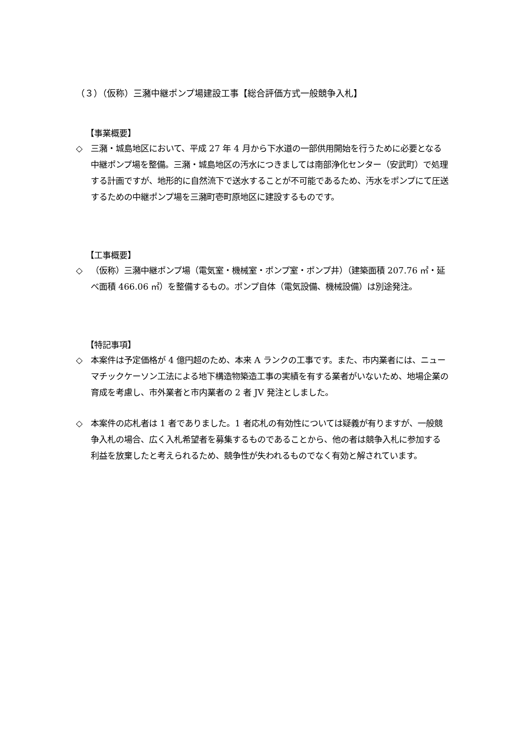（３）（仮称）三瀦中継ポンプ場建設工事【総合評価方式一般競争入札】
【事業概要】
◇ 三瀦・城島地区において、平成 27 年 4 月から下水道の一部供用開始を行うために必要となる中継ポンプ場を整備。三瀦・城島地区の汚水につきましては南部浄化センター（安武町）で処理する計画ですが、地形的に自然流下で送水することが不可能であるため、汚水をポンプにて圧送するための中継ポンプ場を三瀦町壱町原地区に建設するものです。
【工事概要】
◇ （仮称）三瀦中継ポンプ場（電気室・機械室・ポンプ室・ポンプ井）（建築面積 207.76 ㎡・延べ面積 466.06 ㎡）を整備するもの。ポンプ自体（電気設備、機械設備）は別途発注。
【特記事項】
◇ 本案件は予定価格が 4 億円超のため、本来 A ランクの工事です。また、市内業者には、ニューマチックケーソン工法による地下構造物築造工事の実績を有する業者がいないため、地場企業の育成を考慮し、市外業者と市内業者の 2 者 JV 発注としました。
◇ 本案件の応札者は 1 者でありました。1 者応札の有効性については疑義が有りますが、一般競争入札の場合、広く入札希望者を募集するものであることから、他の者は競争入札に参加する利益を放棄したと考えられるため、競争性が失われるものでなく有効と解されています。